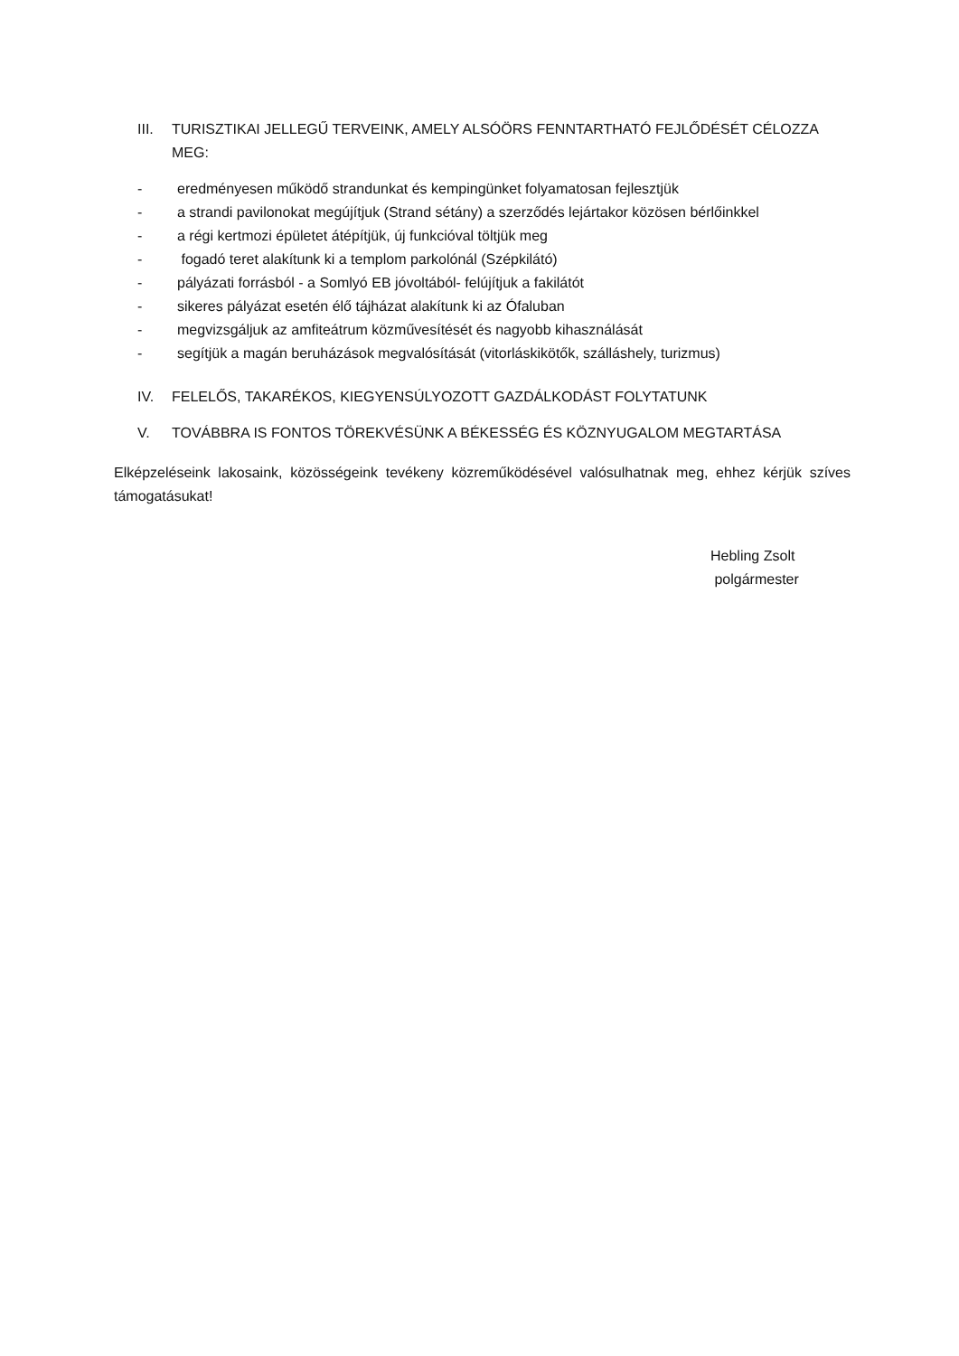III. TURISZTIKAI JELLEGŰ TERVEINK, AMELY ALSÓÖRS FENNTARTHATÓ FEJLŐDÉSÉT CÉLOZZA MEG:
- eredményesen működő strandunkat és kempingünket folyamatosan fejlesztjük
- a strandi pavilonokat megújítjuk (Strand sétány) a szerződés lejártakor közösen bérlőinkkel
- a régi kertmozi épületet átépítjük, új funkcióval töltjük meg
- fogadó teret alakítunk ki a templom parkolónál (Szépkilátó)
- pályázati forrásból - a Somlyó EB jóvoltából- felújítjuk a fakilátót
- sikeres pályázat esetén élő tájházat alakítunk ki az Ófaluban
- megvizsgáljuk az amfiteátrum közművesítését és nagyobb kihasználását
- segítjük a magán beruházások megvalósítását (vitorláskikötők, szálláshely, turizmus)
IV. FELELŐS, TAKARÉKOS, KIEGYENSÚLYOZOTT GAZDÁLKODÁST FOLYTATUNK
V. TOVÁBBRA IS FONTOS TÖREKVÉSÜNK A BÉKESSÉG ÉS KÖZNYUGALOM MEGTARTÁSA
Elképzeléseink lakosaink, közösségeink tevékeny közreműködésével valósulhatnak meg, ehhez kérjük szíves támogatásukat!
Hebling Zsolt
polgármester